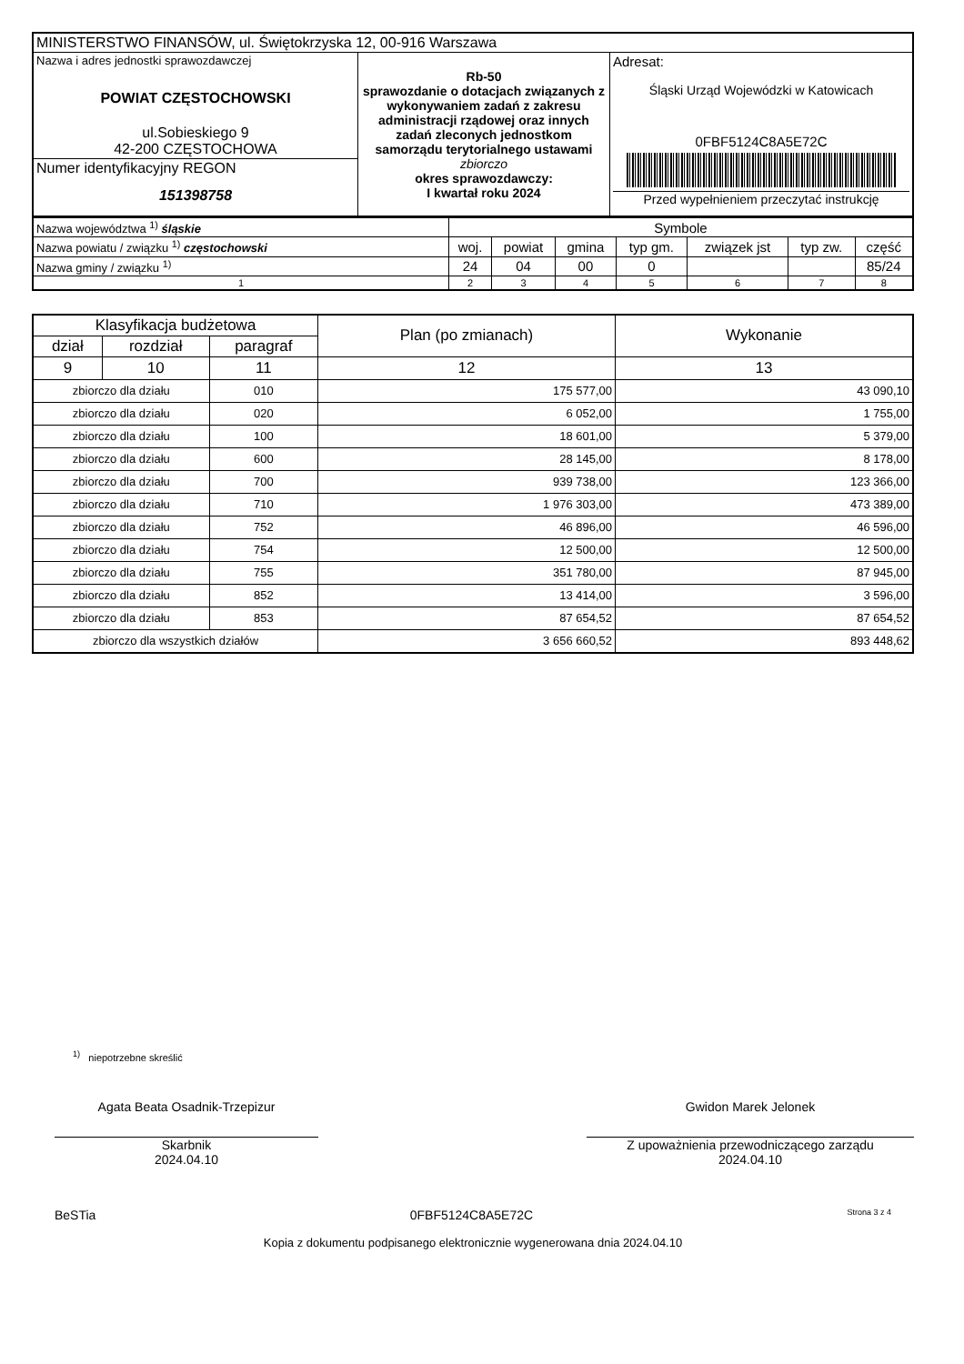| MINISTERSTWO FINANSÓW, ul. Świętokrzyska 12, 00-916 Warszawa | | |
| Nazwa i adres jednostki sprawozdawczej POWIAT CZĘSTOCHOWSKI ul.Sobieskiego 9 42-200 CZĘSTOCHOWA | Rb-50 sprawozdanie o dotacjach związanych z wykonywaniem zadań z zakresu administracji rządowej oraz innych zadań zleconych jednostkom samorządu terytorialnego ustawami zbiorczo okres sprawozdawczy: I kwartał roku 2024 | Adresat: Śląski Urząd Wojewódzki w Katowicach 0FBF5124C8A5E72C Przed wypełnieniem przeczytać instrukcję |
| Numer identyfikacyjny REGON 151398758 | | |
| Nazwa województwa <sup>1)</sup> śląskie | Symbole | | | | | | |
| Nazwa powiatu / związku <sup>1)</sup> częstochowski | woj. | powiat | gmina | typ gm. | związek jst | typ zw. | część |
| Nazwa gminy / związku <sup>1)</sup> | 24 | 04 | 00 | 0 | | | 85/24 |
| 1 | 2 | 3 | 4 | 5 | 6 | 7 | 8 |
| Klasyfikacja budżetowa | | | Plan (po zmianach) | Wykonanie |
| --- | --- | --- | --- | --- |
| dział | rozdział | paragraf | | |
| 9 | 10 | 11 | 12 | 13 |
| zbiorczo dla działu | | 010 | 175 577,00 | 43 090,10 |
| zbiorczo dla działu | | 020 | 6 052,00 | 1 755,00 |
| zbiorczo dla działu | | 100 | 18 601,00 | 5 379,00 |
| zbiorczo dla działu | | 600 | 28 145,00 | 8 178,00 |
| zbiorczo dla działu | | 700 | 939 738,00 | 123 366,00 |
| zbiorczo dla działu | | 710 | 1 976 303,00 | 473 389,00 |
| zbiorczo dla działu | | 752 | 46 896,00 | 46 596,00 |
| zbiorczo dla działu | | 754 | 12 500,00 | 12 500,00 |
| zbiorczo dla działu | | 755 | 351 780,00 | 87 945,00 |
| zbiorczo dla działu | | 852 | 13 414,00 | 3 596,00 |
| zbiorczo dla działu | | 853 | 87 654,52 | 87 654,52 |
| zbiorczo dla wszystkich działów | | | 3 656 660,52 | 893 448,62 |
<sup>1)</sup> niepotrzebne skreślić
Agata Beata Osadnik-Trzepizur
Skarbnik
2024.04.10
Gwidon Marek Jelonek
Z upoważnienia przewodniczącego zarządu
2024.04.10
BeSTia 0FBF5124C8A5E72C Strona 3 z 4
Kopia z dokumentu podpisanego elektronicznie wygenerowana dnia 2024.04.10